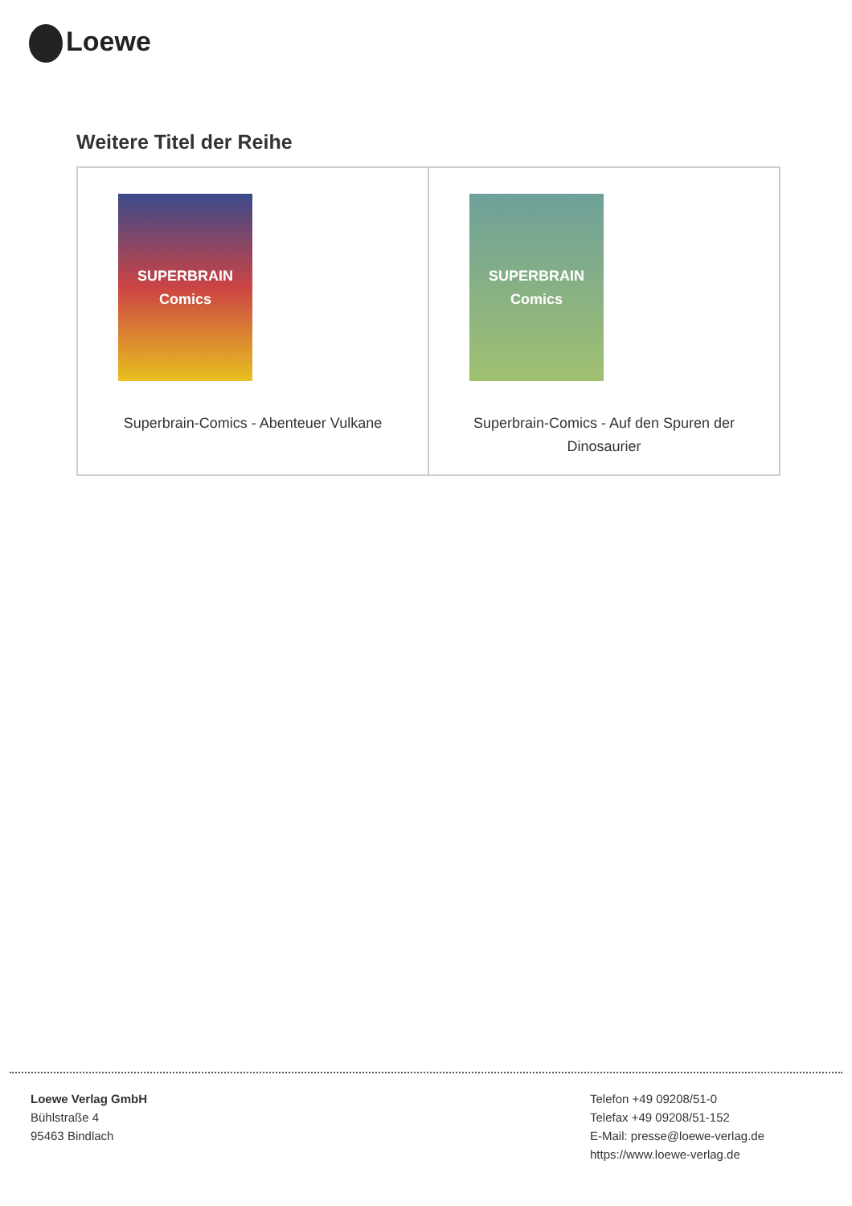Loewe
Weitere Titel der Reihe
| SUPERBRAIN Comics Superbrain-Comics - Abenteuer Vulkane | SUPERBRAIN Comics Superbrain-Comics - Auf den Spuren der Dinosaurier |
Loewe Verlag GmbH
Bühlstraße 4
95463 Bindlach
Telefon +49 09208/51-0
Telefax +49 09208/51-152
E-Mail: presse@loewe-verlag.de
https://www.loewe-verlag.de